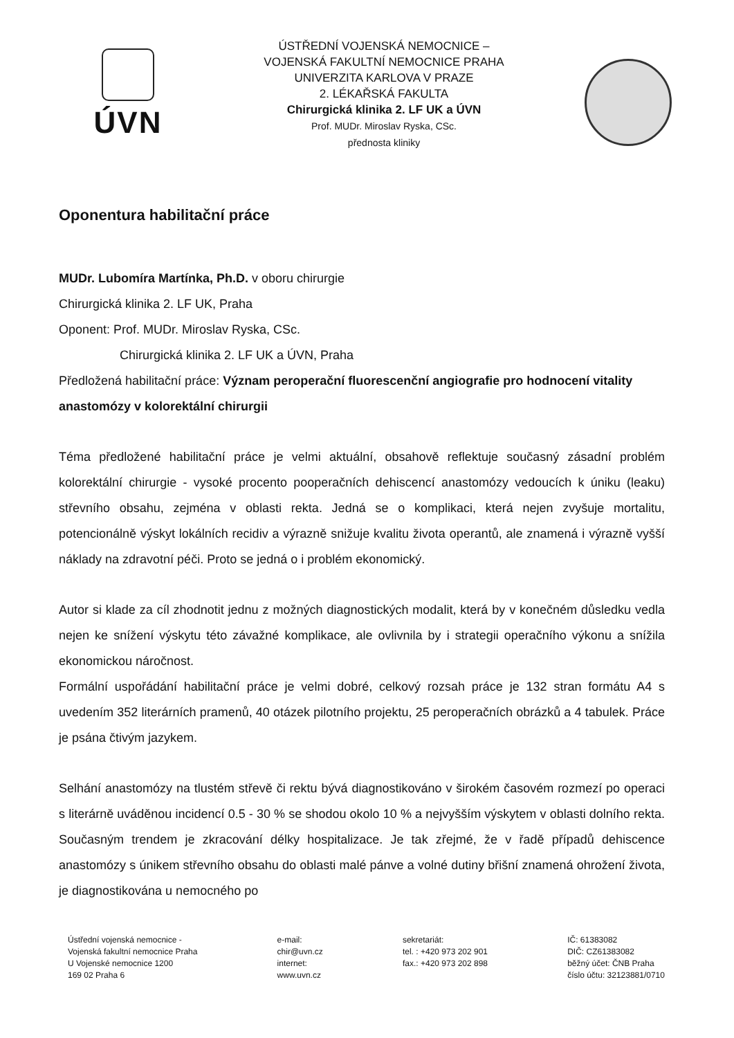ÚVN
ÚSTŘEDNÍ VOJENSKÁ NEMOCNICE –
VOJENSKÁ FAKULTNÍ NEMOCNICE PRAHA
UNIVERZITA KARLOVA V PRAZE
2. LÉKAŘSKÁ FAKULTA
Chirurgická klinika 2. LF UK a ÚVN
Prof. MUDr. Miroslav Ryska, CSc.
přednosta kliniky
Oponentura habilitační práce
MUDr. Lubomíra Martínka, Ph.D. v oboru chirurgie
Chirurgická klinika 2. LF UK, Praha
Oponent: Prof. MUDr. Miroslav Ryska, CSc.
Chirurgická klinika 2. LF UK a ÚVN, Praha
Předložená habilitační práce: Význam peroperační fluorescenční angiografie pro hodnocení vitality anastomózy v kolorektální chirurgii
Téma předložené habilitační práce je velmi aktuální, obsahově reflektuje současný zásadní problém kolorektální chirurgie - vysoké procento pooperačních dehiscencí anastomózy vedoucích k úniku (leaku) střevního obsahu, zejména v oblasti rekta. Jedná se o komplikaci, která nejen zvyšuje mortalitu, potencionálně výskyt lokálních recidiv a výrazně snižuje kvalitu života operantů, ale znamená i výrazně vyšší náklady na zdravotní péči. Proto se jedná o i problém ekonomický.
Autor si klade za cíl zhodnotit jednu z možných diagnostických modalit, která by v konečném důsledku vedla nejen ke snížení výskytu této závažné komplikace, ale ovlivnila by i strategii operačního výkonu a snížila ekonomickou náročnost.
Formální uspořádání habilitační práce je velmi dobré, celkový rozsah práce je 132 stran formátu A4 s uvedením 352 literárních pramenů, 40 otázek pilotního projektu, 25 peroperačních obrázků a 4 tabulek. Práce je psána čtivým jazykem.
Selhání anastomózy na tlustém střevě či rektu bývá diagnostikováno v širokém časovém rozmezí po operaci s literárně uváděnou incidencí 0.5 - 30 % se shodou okolo 10 % a nejvyšším výskytem v oblasti dolního rekta. Současným trendem je zkracování délky hospitalizace. Je tak zřejmé, že v řadě případů dehiscence anastomózy s únikem střevního obsahu do oblasti malé pánve a volné dutiny břišní znamená ohrožení života, je diagnostikována u nemocného po
Ústřední vojenská nemocnice -
Vojenská fakultní nemocnice Praha
U Vojenské nemocnice 1200
169 02 Praha 6
e-mail:
chir@uvn.cz
internet:
www.uvn.cz
sekretariát:
tel. : +420 973 202 901
fax.: +420 973 202 898
IČ: 61383082
DIČ: CZ61383082
běžný účet: ČNB Praha
číslo účtu: 32123881/0710